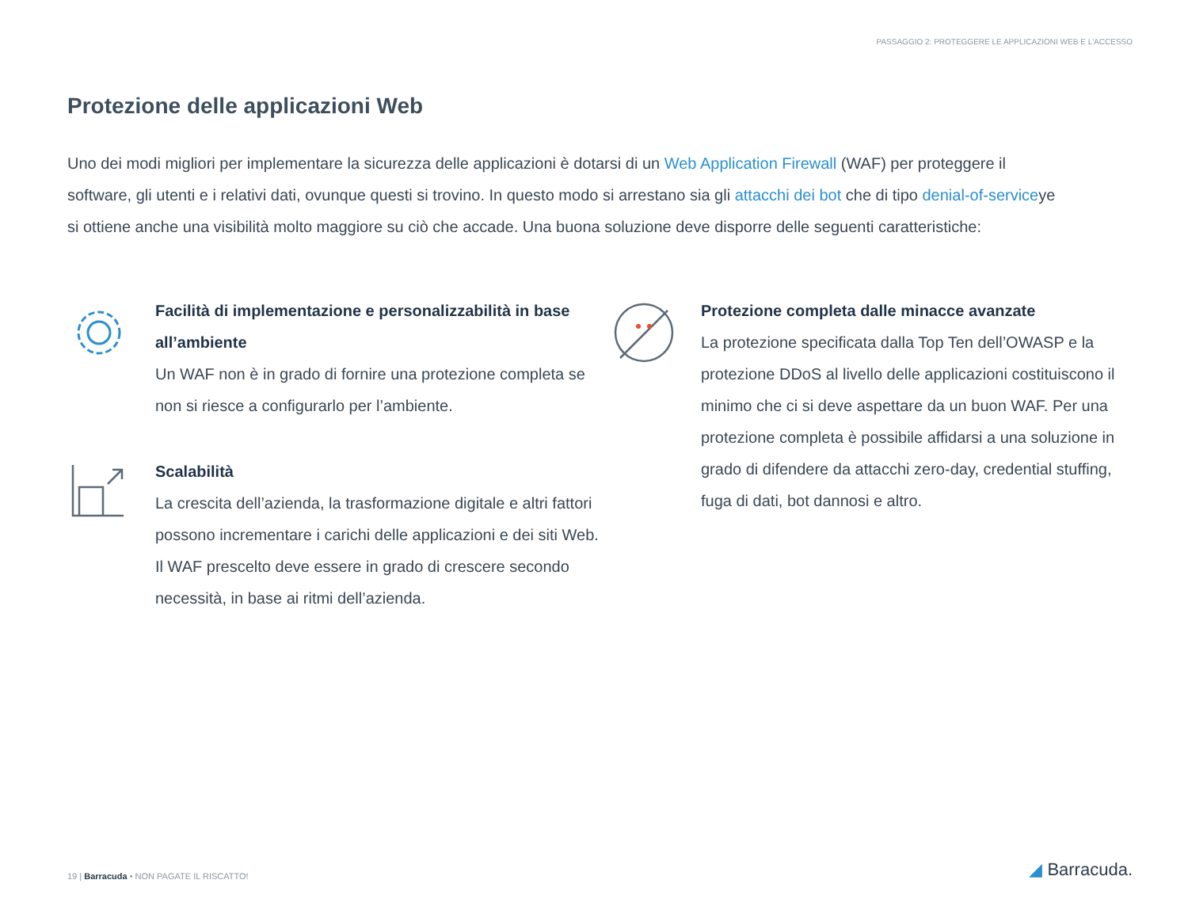PASSAGGIO 2: PROTEGGERE LE APPLICAZIONI WEB E L'ACCESSO
Protezione delle applicazioni Web
Uno dei modi migliori per implementare la sicurezza delle applicazioni è dotarsi di un Web Application Firewall (WAF) per proteggere il software, gli utenti e i relativi dati, ovunque questi si trovino. In questo modo si arrestano sia gli attacchi dei bot che di tipo denial-of-serviceye si ottiene anche una visibilità molto maggiore su ciò che accade. Una buona soluzione deve disporre delle seguenti caratteristiche:
Facilità di implementazione e personalizzabilità in base all’ambiente
Un WAF non è in grado di fornire una protezione completa se non si riesce a configurarlo per l’ambiente.
Scalabilità
La crescita dell’azienda, la trasformazione digitale e altri fattori possono incrementare i carichi delle applicazioni e dei siti Web. Il WAF prescelto deve essere in grado di crescere secondo necessità, in base ai ritmi dell’azienda.
Protezione completa dalle minacce avanzate
La protezione specificata dalla Top Ten dell’OWASP e la protezione DDoS al livello delle applicazioni costituiscono il minimo che ci si deve aspettare da un buon WAF. Per una protezione completa è possibile affidarsi a una soluzione in grado di difendere da attacchi zero-day, credential stuffing, fuga di dati, bot dannosi e altro.
19 | Barracuda • NON PAGATE IL RISCATTO!
◢ Barracuda.